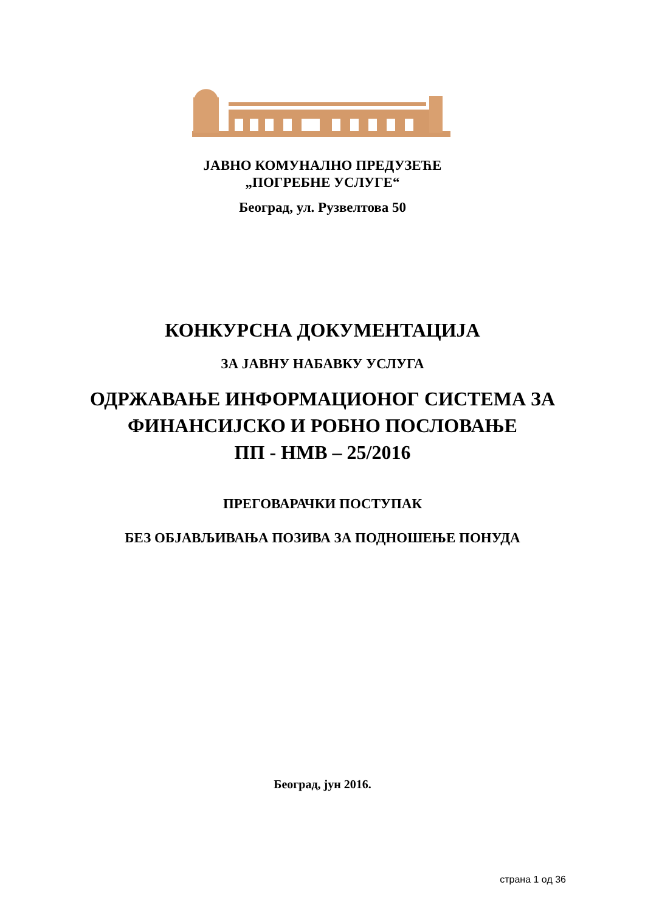ЈАВНО КОМУНАЛНО ПРЕДУЗЕЋЕ
„ПОГРЕБНЕ УСЛУГЕ“
Београд, ул. Рузвелтова 50
КОНКУРСНА ДОКУМЕНТАЦИЈА
ЗА ЈАВНУ НАБАВКУ УСЛУГА
ОДРЖАВАЊЕ ИНФОРМАЦИОНОГ СИСТЕМА ЗА
ФИНАНСИЈСКО И РОБНО ПОСЛОВАЊЕ
ПП - НМВ – 25/2016
ПРЕГОВАРАЧКИ ПОСТУПАК
БЕЗ ОБЈАВЉИВАЊА ПОЗИВА ЗА ПОДНОШЕЊЕ ПОНУДА
Београд, јун 2016.
страна 1 од 36